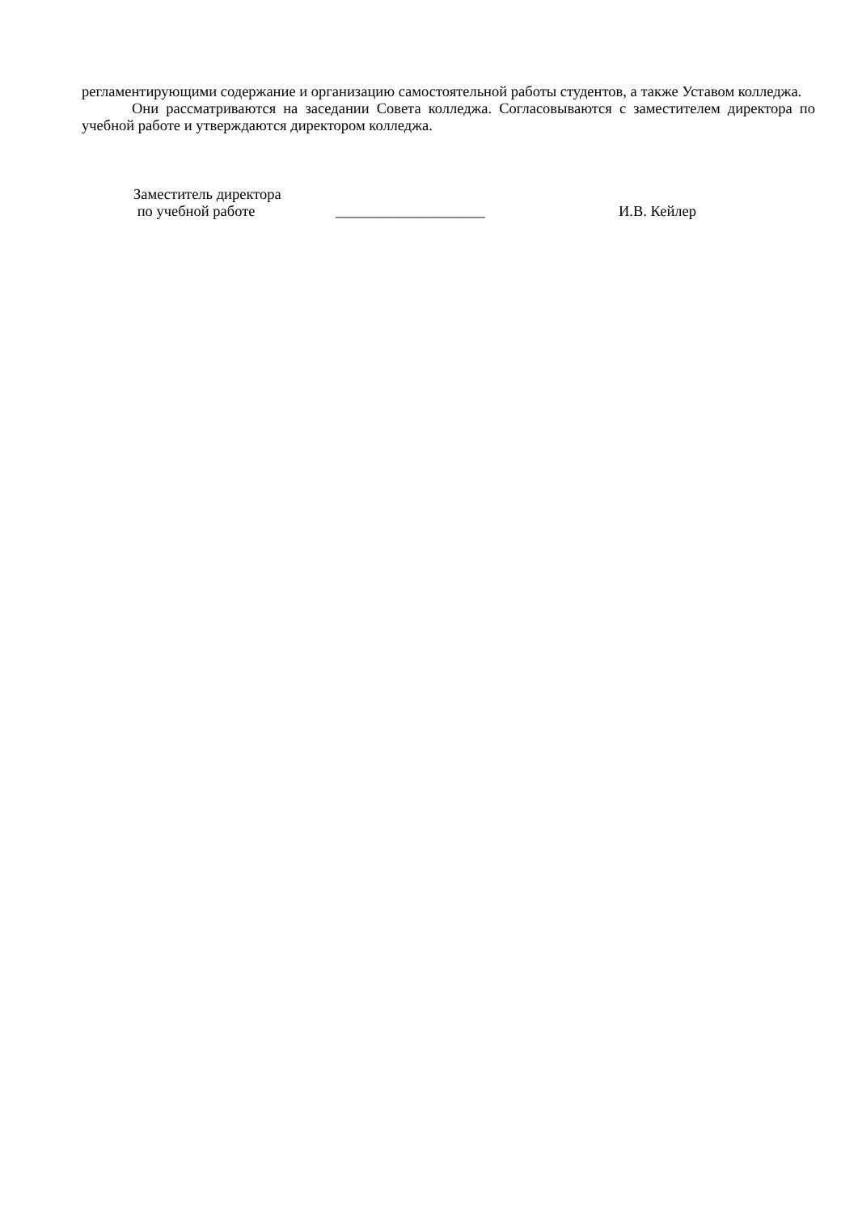регламентирующими содержание и организацию самостоятельной работы студентов, а также Уставом колледжа.
Они рассматриваются на заседании Совета колледжа. Согласовываются с заместителем директора по учебной работе и утверждаются директором колледжа.
Заместитель директора
по учебной работе
____________________ И.В. Кейлер